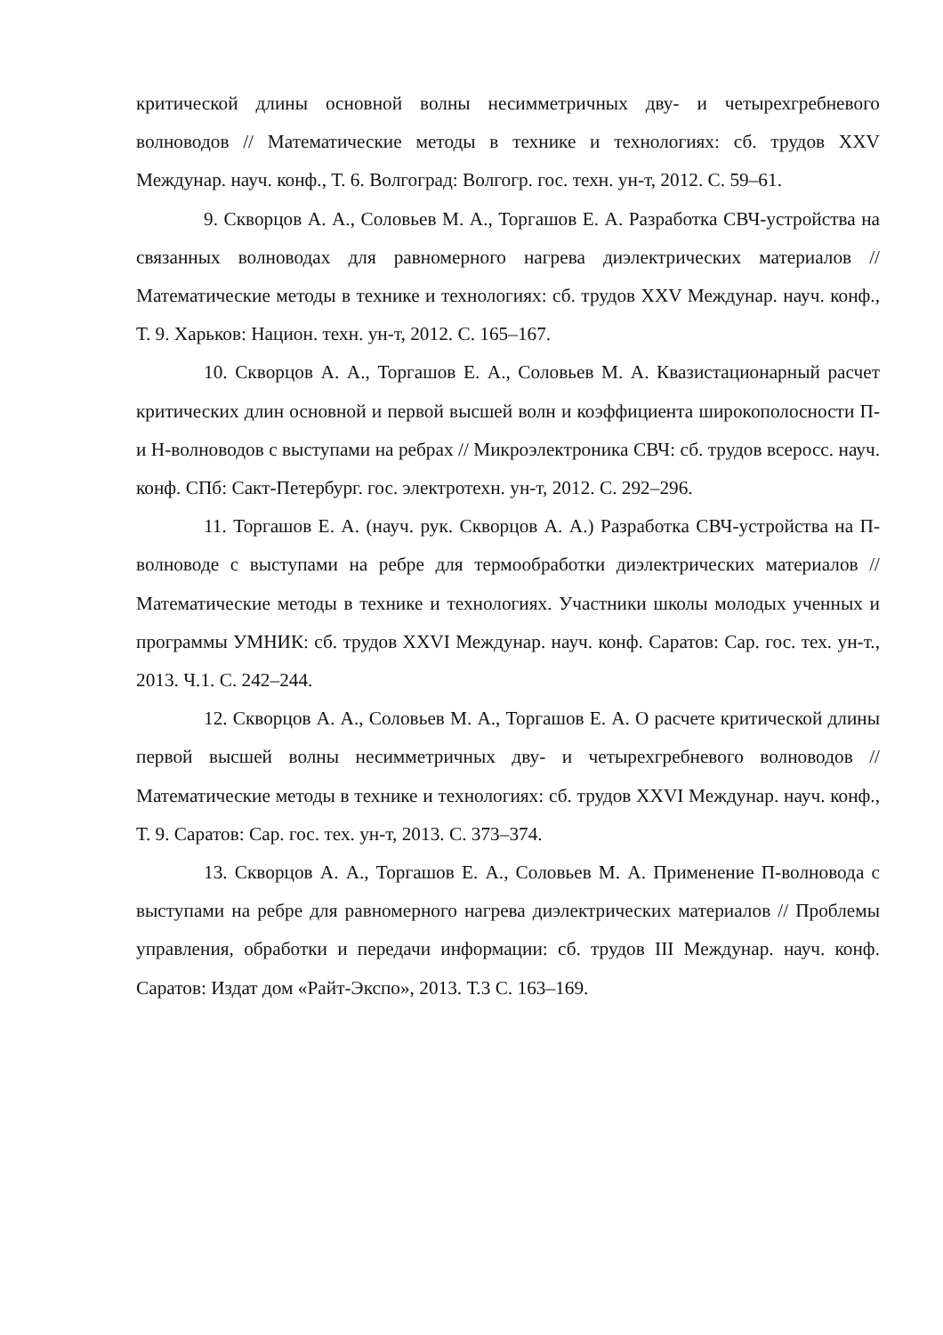критической длины основной волны несимметричных дву- и четырехгребневого волноводов // Математические методы в технике и технологиях: сб. трудов XXV Междунар. науч. конф., Т. 6. Волгоград: Волгогр. гос. техн. ун-т, 2012. С. 59–61.
9. Скворцов А. А., Соловьев М. А., Торгашов Е. А. Разработка СВЧ-устройства на связанных волноводах для равномерного нагрева диэлектрических материалов // Математические методы в технике и технологиях: сб. трудов XXV Междунар. науч. конф., Т. 9. Харьков: Национ. техн. ун-т, 2012. С. 165–167.
10. Скворцов А. А., Торгашов Е. А., Соловьев М. А. Квазистационарный расчет критических длин основной и первой высшей волн и коэффициента широкополосности П- и Н-волноводов с выступами на ребрах // Микроэлектроника СВЧ: сб. трудов всеросс. науч. конф. СПб: Сакт-Петербург. гос. электротехн. ун-т, 2012. С. 292–296.
11. Торгашов Е. А. (науч. рук. Скворцов А. А.) Разработка СВЧ-устройства на П-волноводе с выступами на ребре для термообработки диэлектрических материалов // Математические методы в технике и технологиях. Участники школы молодых ученных и программы УМНИК: сб. трудов XXVI Междунар. науч. конф. Саратов: Сар. гос. тех. ун-т., 2013. Ч.1. С. 242–244.
12. Скворцов А. А., Соловьев М. А., Торгашов Е. А. О расчете критической длины первой высшей волны несимметричных дву- и четырехгребневого волноводов // Математические методы в технике и технологиях: сб. трудов XXVI Междунар. науч. конф., Т. 9. Саратов: Сар. гос. тех. ун-т, 2013. С. 373–374.
13. Скворцов А. А., Торгашов Е. А., Соловьев М. А. Применение П-волновода с выступами на ребре для равномерного нагрева диэлектрических материалов // Проблемы управления, обработки и передачи информации: сб. трудов III Междунар. науч. конф. Саратов: Издат дом «Райт-Экспо», 2013. Т.3 С. 163–169.